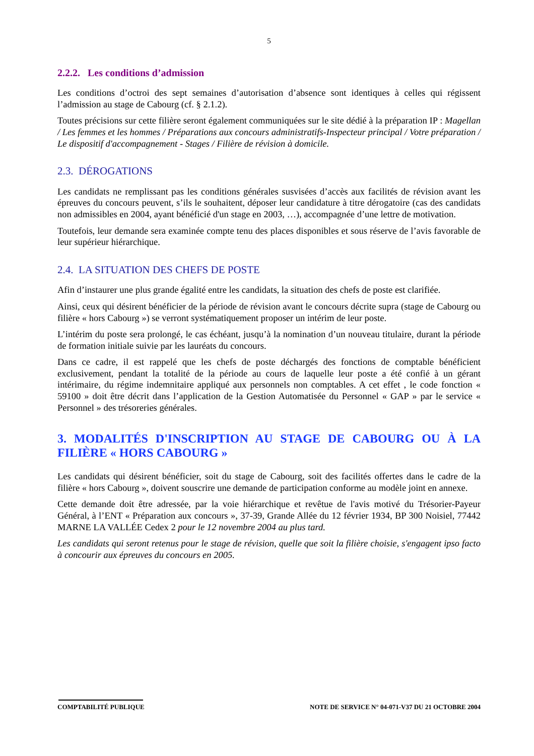5
2.2.2. Les conditions d’admission
Les conditions d’octroi des sept semaines d’autorisation d’absence sont identiques à celles qui régissent l’admission au stage de Cabourg (cf. § 2.1.2).
Toutes précisions sur cette filière seront également communiquées sur le site dédié à la préparation IP : Magellan / Les femmes et les hommes / Préparations aux concours administratifs-Inspecteur principal / Votre préparation / Le dispositif d'accompagnement - Stages / Filière de révision à domicile.
2.3. DÉROGATIONS
Les candidats ne remplissant pas les conditions générales susvisées d’accès aux facilités de révision avant les épreuves du concours peuvent, s’ils le souhaitent, déposer leur candidature à titre dérogatoire (cas des candidats non admissibles en 2004, ayant bénéficié d'un stage en 2003, …), accompagnée d’une lettre de motivation.
Toutefois, leur demande sera examinée compte tenu des places disponibles et sous réserve de l’avis favorable de leur supérieur hiérarchique.
2.4. LA SITUATION DES CHEFS DE POSTE
Afin d’instaurer une plus grande égalité entre les candidats, la situation des chefs de poste est clarifiée.
Ainsi, ceux qui désirent bénéficier de la période de révision avant le concours décrite supra (stage de Cabourg ou filière « hors Cabourg ») se verront systématiquement proposer un intérim de leur poste.
L’intérim du poste sera prolongé, le cas échéant, jusqu’à la nomination d’un nouveau titulaire, durant la période de formation initiale suivie par les lauréats du concours.
Dans ce cadre, il est rappelé que les chefs de poste déchargés des fonctions de comptable bénéficient exclusivement, pendant la totalité de la période au cours de laquelle leur poste a été confié à un gérant intérimaire, du régime indemnitaire appliqué aux personnels non comptables. A cet effet , le code fonction « 59100 » doit être décrit dans l’application de la Gestion Automatisée du Personnel « GAP » par le service « Personnel » des trésoreries générales.
3. MODALITÉS D'INSCRIPTION AU STAGE DE CABOURG OU À LA FILIÈRE « HORS CABOURG »
Les candidats qui désirent bénéficier, soit du stage de Cabourg, soit des facilités offertes dans le cadre de la filière « hors Cabourg », doivent souscrire une demande de participation conforme au modèle joint en annexe.
Cette demande doit être adressée, par la voie hiérarchique et revêtue de l'avis motivé du Trésorier-Payeur Général, à l’ENT « Préparation aux concours », 37-39, Grande Allée du 12 février 1934, BP 300 Noisiel, 77442 MARNE LA VALLÉE Cedex 2 pour le 12 novembre 2004 au plus tard.
Les candidats qui seront retenus pour le stage de révision, quelle que soit la filière choisie, s'engagent ipso facto à concourir aux épreuves du concours en 2005.
COMPTABILITÉ PUBLIQUE NOTE DE SERVICE N° 04-071-V37 DU 21 OCTOBRE 2004